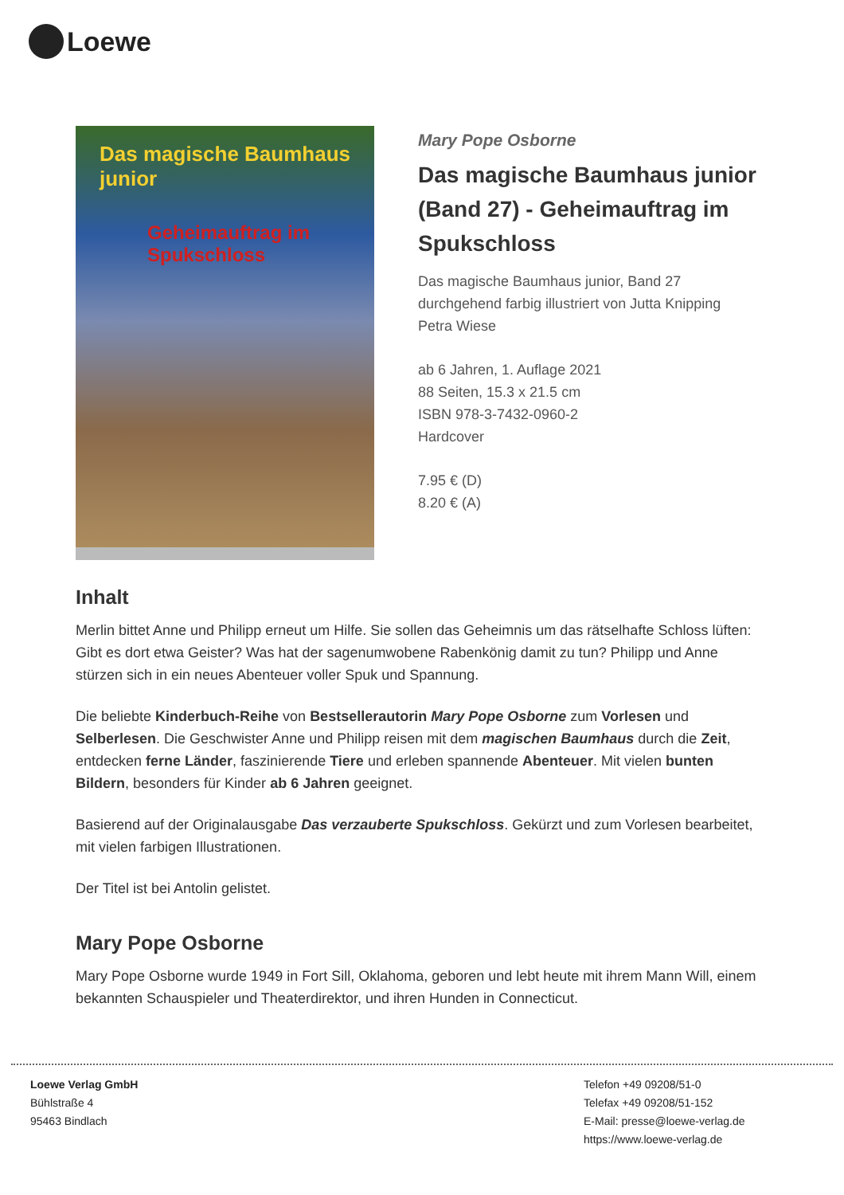Loewe
Das magische Baumhaus junior
Geheimauftrag im Spukschloss
Mary Pope Osborne
Das magische Baumhaus junior (Band 27) - Geheimauftrag im Spukschloss
Das magische Baumhaus junior, Band 27
durchgehend farbig illustriert von Jutta Knipping
Petra Wiese
ab 6 Jahren, 1. Auflage 2021
88 Seiten, 15.3 x 21.5 cm
ISBN 978-3-7432-0960-2
Hardcover
7.95 € (D)
8.20 € (A)
Inhalt
Merlin bittet Anne und Philipp erneut um Hilfe. Sie sollen das Geheimnis um das rätselhafte Schloss lüften: Gibt es dort etwa Geister? Was hat der sagenumwobene Rabenkönig damit zu tun? Philipp und Anne stürzen sich in ein neues Abenteuer voller Spuk und Spannung.
Die beliebte Kinderbuch-Reihe von Bestsellerautorin Mary Pope Osborne zum Vorlesen und Selberlesen. Die Geschwister Anne und Philipp reisen mit dem magischen Baumhaus durch die Zeit, entdecken ferne Länder, faszinierende Tiere und erleben spannende Abenteuer. Mit vielen bunten Bildern, besonders für Kinder ab 6 Jahren geeignet.
Basierend auf der Originalausgabe Das verzauberte Spukschloss. Gekürzt und zum Vorlesen bearbeitet, mit vielen farbigen Illustrationen.
Der Titel ist bei Antolin gelistet.
Mary Pope Osborne
Mary Pope Osborne wurde 1949 in Fort Sill, Oklahoma, geboren und lebt heute mit ihrem Mann Will, einem bekannten Schauspieler und Theaterdirektor, und ihren Hunden in Connecticut.
Loewe Verlag GmbH
Bühlstraße 4
95463 Bindlach
Telefon +49 09208/51-0
Telefax +49 09208/51-152
E-Mail: presse@loewe-verlag.de
https://www.loewe-verlag.de